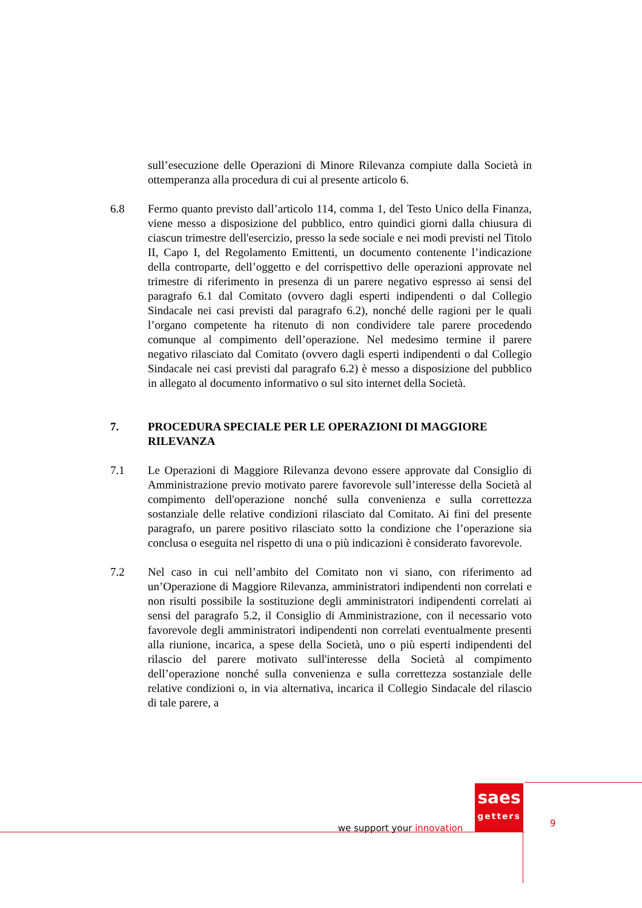sull’esecuzione delle Operazioni di Minore Rilevanza compiute dalla Società in ottemperanza alla procedura di cui al presente articolo 6.
6.8 Fermo quanto previsto dall’articolo 114, comma 1, del Testo Unico della Finanza, viene messo a disposizione del pubblico, entro quindici giorni dalla chiusura di ciascun trimestre dell'esercizio, presso la sede sociale e nei modi previsti nel Titolo II, Capo I, del Regolamento Emittenti, un documento contenente l’indicazione della controparte, dell’oggetto e del corrispettivo delle operazioni approvate nel trimestre di riferimento in presenza di un parere negativo espresso ai sensi del paragrafo 6.1 dal Comitato (ovvero dagli esperti indipendenti o dal Collegio Sindacale nei casi previsti dal paragrafo 6.2), nonché delle ragioni per le quali l’organo competente ha ritenuto di non condividere tale parere procedendo comunque al compimento dell’operazione. Nel medesimo termine il parere negativo rilasciato dal Comitato (ovvero dagli esperti indipendenti o dal Collegio Sindacale nei casi previsti dal paragrafo 6.2) è messo a disposizione del pubblico in allegato al documento informativo o sul sito internet della Società.
7. PROCEDURA SPECIALE PER LE OPERAZIONI DI MAGGIORE RILEVANZA
7.1 Le Operazioni di Maggiore Rilevanza devono essere approvate dal Consiglio di Amministrazione previo motivato parere favorevole sull’interesse della Società al compimento dell'operazione nonché sulla convenienza e sulla correttezza sostanziale delle relative condizioni rilasciato dal Comitato. Ai fini del presente paragrafo, un parere positivo rilasciato sotto la condizione che l’operazione sia conclusa o eseguita nel rispetto di una o più indicazioni è considerato favorevole.
7.2 Nel caso in cui nell’ambito del Comitato non vi siano, con riferimento ad un’Operazione di Maggiore Rilevanza, amministratori indipendenti non correlati e non risulti possibile la sostituzione degli amministratori indipendenti correlati ai sensi del paragrafo 5.2, il Consiglio di Amministrazione, con il necessario voto favorevole degli amministratori indipendenti non correlati eventualmente presenti alla riunione, incarica, a spese della Società, uno o più esperti indipendenti del rilascio del parere motivato sull'interesse della Società al compimento dell’operazione nonché sulla convenienza e sulla correttezza sostanziale delle relative condizioni o, in via alternativa, incarica il Collegio Sindacale del rilascio di tale parere, a
we support your innovation
saes
getters
9